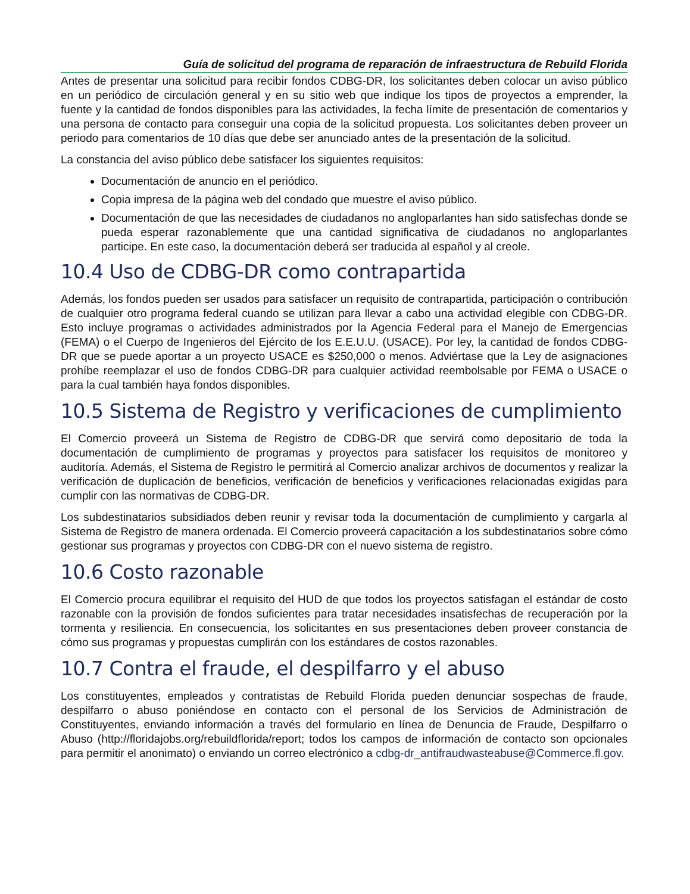Guía de solicitud del programa de reparación de infraestructura de Rebuild Florida
Antes de presentar una solicitud para recibir fondos CDBG-DR, los solicitantes deben colocar un aviso público en un periódico de circulación general y en su sitio web que indique los tipos de proyectos a emprender, la fuente y la cantidad de fondos disponibles para las actividades, la fecha límite de presentación de comentarios y una persona de contacto para conseguir una copia de la solicitud propuesta. Los solicitantes deben proveer un periodo para comentarios de 10 días que debe ser anunciado antes de la presentación de la solicitud.
La constancia del aviso público debe satisfacer los siguientes requisitos:
Documentación de anuncio en el periódico.
Copia impresa de la página web del condado que muestre el aviso público.
Documentación de que las necesidades de ciudadanos no angloparlantes han sido satisfechas donde se pueda esperar razonablemente que una cantidad significativa de ciudadanos no angloparlantes participe. En este caso, la documentación deberá ser traducida al español y al creole.
10.4 Uso de CDBG-DR como contrapartida
Además, los fondos pueden ser usados para satisfacer un requisito de contrapartida, participación o contribución de cualquier otro programa federal cuando se utilizan para llevar a cabo una actividad elegible con CDBG-DR. Esto incluye programas o actividades administrados por la Agencia Federal para el Manejo de Emergencias (FEMA) o el Cuerpo de Ingenieros del Ejército de los E.E.U.U. (USACE). Por ley, la cantidad de fondos CDBG-DR que se puede aportar a un proyecto USACE es $250,000 o menos. Adviértase que la Ley de asignaciones prohíbe reemplazar el uso de fondos CDBG-DR para cualquier actividad reembolsable por FEMA o USACE o para la cual también haya fondos disponibles.
10.5 Sistema de Registro y verificaciones de cumplimiento
El Comercio proveerá un Sistema de Registro de CDBG-DR que servirá como depositario de toda la documentación de cumplimiento de programas y proyectos para satisfacer los requisitos de monitoreo y auditoría. Además, el Sistema de Registro le permitirá al Comercio analizar archivos de documentos y realizar la verificación de duplicación de beneficios, verificación de beneficios y verificaciones relacionadas exigidas para cumplir con las normativas de CDBG-DR.
Los subdestinatarios subsidiados deben reunir y revisar toda la documentación de cumplimiento y cargarla al Sistema de Registro de manera ordenada. El Comercio proveerá capacitación a los subdestinatarios sobre cómo gestionar sus programas y proyectos con CDBG-DR con el nuevo sistema de registro.
10.6 Costo razonable
El Comercio procura equilibrar el requisito del HUD de que todos los proyectos satisfagan el estándar de costo razonable con la provisión de fondos suficientes para tratar necesidades insatisfechas de recuperación por la tormenta y resiliencia. En consecuencia, los solicitantes en sus presentaciones deben proveer constancia de cómo sus programas y propuestas cumplirán con los estándares de costos razonables.
10.7 Contra el fraude, el despilfarro y el abuso
Los constituyentes, empleados y contratistas de Rebuild Florida pueden denunciar sospechas de fraude, despilfarro o abuso poniéndose en contacto con el personal de los Servicios de Administración de Constituyentes, enviando información a través del formulario en línea de Denuncia de Fraude, Despilfarro o Abuso (http://floridajobs.org/rebuildflorida/report; todos los campos de información de contacto son opcionales para permitir el anonimato) o enviando un correo electrónico a cdbg-dr_antifraudwasteabuse@Commerce.fl.gov.